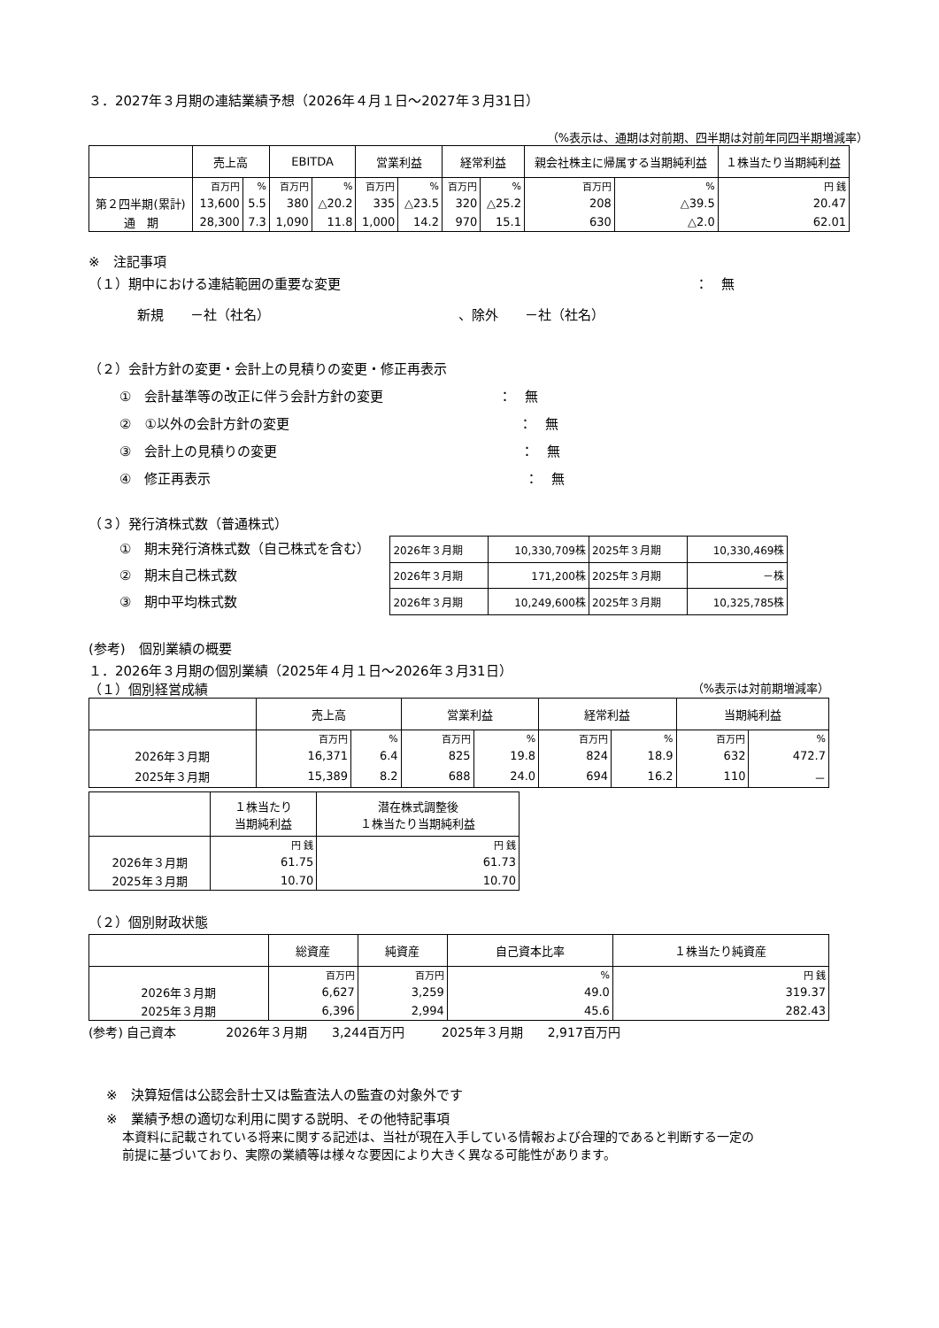３．2027年３月期の連結業績予想（2026年４月１日～2027年３月31日）
（%表示は、通期は対前期、四半期は対前年同四半期増減率）
| | 売上高 | | EBITDA | | 営業利益 | | 経常利益 | | 親会社株主に帰属する当期純利益 | | １株当たり当期純利益 |
| --- | --- | --- | --- | --- | --- | --- | --- | --- | --- | --- | --- |
| | 百万円 | % | 百万円 | % | 百万円 | % | 百万円 | % | 百万円 | % | 円 銭 |
| 第２四半期(累計) | 13,600 | 5.5 | 380 | △20.2 | 335 | △23.5 | 320 | △25.2 | 208 | △39.5 | 20.47 |
| 通 期 | 28,300 | 7.3 | 1,090 | 11.8 | 1,000 | 14.2 | 970 | 15.1 | 630 | △2.0 | 62.01 |
※　注記事項
（１）期中における連結範囲の重要な変更 ：　無
新規　　－社（社名） 、除外　　－社（社名）
（２）会計方針の変更・会計上の見積りの変更・修正再表示
①　会計基準等の改正に伴う会計方針の変更　：　無
②　①以外の会計方針の変更 ：　無
③　会計上の見積りの変更 ：　無
④　修正再表示 ：　無
（３）発行済株式数（普通株式）
①　期末発行済株式数（自己株式を含む）
②　期末自己株式数
③　期中平均株式数
| 2026年３月期 | 10,330,709株 | 2025年３月期 | 10,330,469株 |
| 2026年３月期 | 171,200株 | 2025年３月期 | －株 |
| 2026年３月期 | 10,249,600株 | 2025年３月期 | 10,325,785株 |
(参考)　個別業績の概要
１．2026年３月期の個別業績（2025年４月１日～2026年３月31日）
（１）個別経営成績 （%表示は対前期増減率）
| | 売上高 | | 営業利益 | | 経常利益 | | 当期純利益 | |
| --- | --- | --- | --- | --- | --- | --- | --- | --- |
| | 百万円 | % | 百万円 | % | 百万円 | % | 百万円 | % |
| 2026年３月期 | 16,371 | 6.4 | 825 | 19.8 | 824 | 18.9 | 632 | 472.7 |
| 2025年３月期 | 15,389 | 8.2 | 688 | 24.0 | 694 | 16.2 | 110 | － |
| | １株当たり 当期純利益 | 潜在株式調整後 １株当たり当期純利益 |
| --- | --- | --- |
| | 円 銭 | 円 銭 |
| 2026年３月期 | 61.75 | 61.73 |
| 2025年３月期 | 10.70 | 10.70 |
（２）個別財政状態
| | 総資産 | 純資産 | 自己資本比率 | １株当たり純資産 |
| --- | --- | --- | --- | --- |
| | 百万円 | 百万円 | % | 円 銭 |
| 2026年３月期 | 6,627 | 3,259 | 49.0 | 319.37 |
| 2025年３月期 | 6,396 | 2,994 | 45.6 | 282.43 |
(参考) 自己資本　　　　2026年３月期　　3,244百万円　　　2025年３月期　　2,917百万円
※　決算短信は公認会計士又は監査法人の監査の対象外です
※　業績予想の適切な利用に関する説明、その他特記事項
本資料に記載されている将来に関する記述は、当社が現在入手している情報および合理的であると判断する一定の
前提に基づいており、実際の業績等は様々な要因により大きく異なる可能性があります。